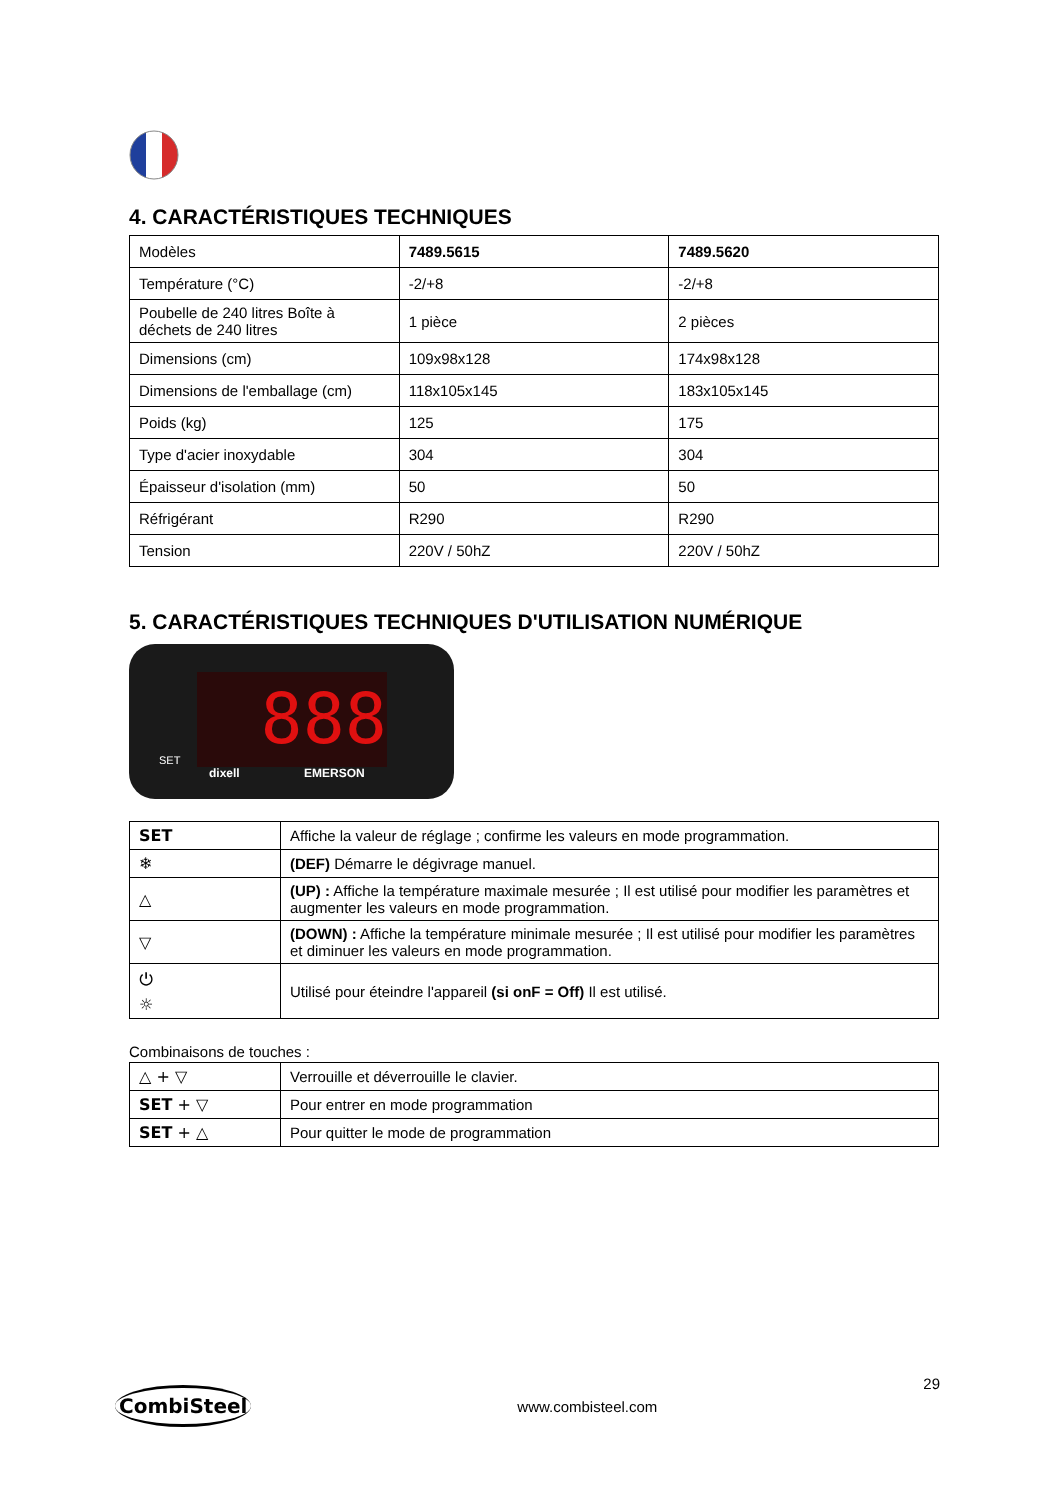4. CARACTÉRISTIQUES TECHNIQUES
| Modèles | 7489.5615 | 7489.5620 |
| Température (°C) | -2/+8 | -2/+8 |
| Poubelle de 240 litres Boîte à déchets de 240 litres | 1 pièce | 2 pièces |
| Dimensions (cm) | 109x98x128 | 174x98x128 |
| Dimensions de l'emballage (cm) | 118x105x145 | 183x105x145 |
| Poids (kg) | 125 | 175 |
| Type d'acier inoxydable | 304 | 304 |
| Épaisseur d'isolation (mm) | 50 | 50 |
| Réfrigérant | R290 | R290 |
| Tension | 220V / 50hZ | 220V / 50hZ |
5. CARACTÉRISTIQUES TECHNIQUES D'UTILISATION NUMÉRIQUE
888
SET
dixell EMERSON
| SET | Affiche la valeur de réglage ; confirme les valeurs en mode programmation. |
| ❄ | (DEF) Démarre le dégivrage manuel. |
| △ | (UP) : Affiche la température maximale mesurée ; Il est utilisé pour modifier les paramètres et augmenter les valeurs en mode programmation. |
| ▽ | (DOWN) : Affiche la température minimale mesurée ; Il est utilisé pour modifier les paramètres et diminuer les valeurs en mode programmation. |
| ⏻ ☼ | Utilisé pour éteindre l'appareil (si onF = Off) Il est utilisé. |
Combinaisons de touches :
| △ + ▽ | Verrouille et déverrouille le clavier. |
| SET + ▽ | Pour entrer en mode programmation |
| SET + △ | Pour quitter le mode de programmation |
CombiSteel
www.combisteel.com
29